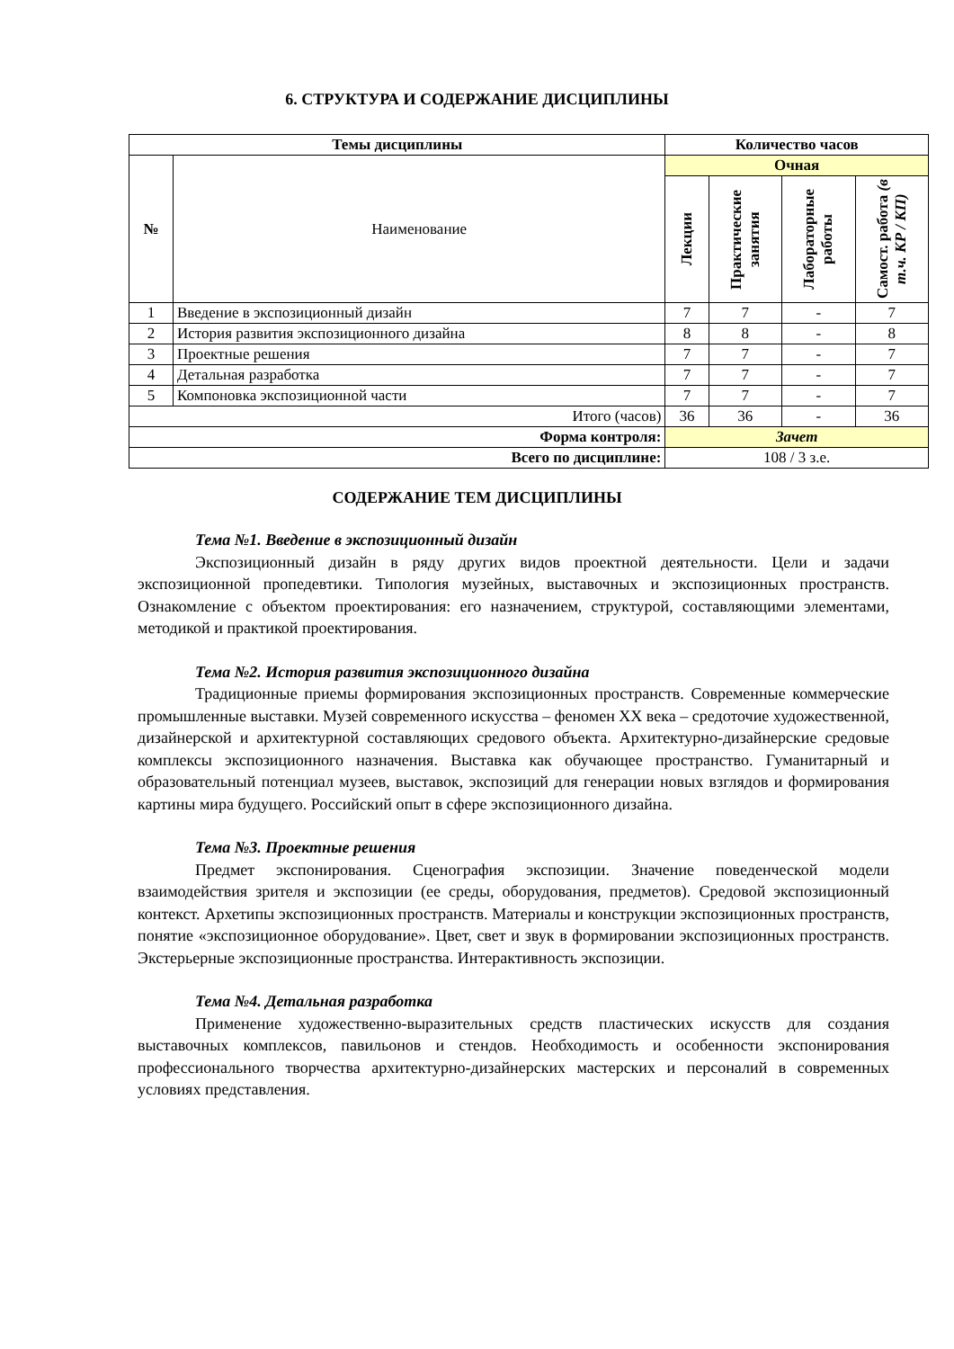6. СТРУКТУРА И СОДЕРЖАНИЕ ДИСЦИПЛИНЫ
| Темы дисциплины | | Количество часов | | | |
| --- | --- | --- | --- | --- | --- |
| № | Наименование | Очная | | | |
| | | Лекции | Практические занятия | Лабораторные работы | Самост. работа (в т.ч. КР / КП) |
| 1 | Введение в экспозиционный дизайн | 7 | 7 | - | 7 |
| 2 | История развития экспозиционного дизайна | 8 | 8 | - | 8 |
| 3 | Проектные решения | 7 | 7 | - | 7 |
| 4 | Детальная разработка | 7 | 7 | - | 7 |
| 5 | Компоновка экспозиционной части | 7 | 7 | - | 7 |
| Итого (часов) | | 36 | 36 | - | 36 |
| Форма контроля: | | Зачет | | | |
| Всего по дисциплине: | | 108 / 3 з.е. | | | |
СОДЕРЖАНИЕ ТЕМ ДИСЦИПЛИНЫ
Тема №1. Введение в экспозиционный дизайн
Экспозиционный дизайн в ряду других видов проектной деятельности. Цели и задачи экспозиционной пропедевтики. Типология музейных, выставочных и экспозиционных пространств. Ознакомление с объектом проектирования: его назначением, структурой, составляющими элементами, методикой и практикой проектирования.
Тема №2. История развития экспозиционного дизайна
Традиционные приемы формирования экспозиционных пространств. Современные коммерческие промышленные выставки. Музей современного искусства – феномен XX века – средоточие художественной, дизайнерской и архитектурной составляющих средового объекта. Архитектурно-дизайнерские средовые комплексы экспозиционного назначения. Выставка как обучающее пространство. Гуманитарный и образовательный потенциал музеев, выставок, экспозиций для генерации новых взглядов и формирования картины мира будущего. Российский опыт в сфере экспозиционного дизайна.
Тема №3. Проектные решения
Предмет экспонирования. Сценография экспозиции. Значение поведенческой модели взаимодействия зрителя и экспозиции (ее среды, оборудования, предметов). Средовой экспозиционный контекст. Архетипы экспозиционных пространств. Материалы и конструкции экспозиционных пространств, понятие «экспозиционное оборудование». Цвет, свет и звук в формировании экспозиционных пространств. Экстерьерные экспозиционные пространства. Интерактивность экспозиции.
Тема №4. Детальная разработка
Применение художественно-выразительных средств пластических искусств для создания выставочных комплексов, павильонов и стендов. Необходимость и особенности экспонирования профессионального творчества архитектурно-дизайнерских мастерских и персоналий в современных условиях представления.